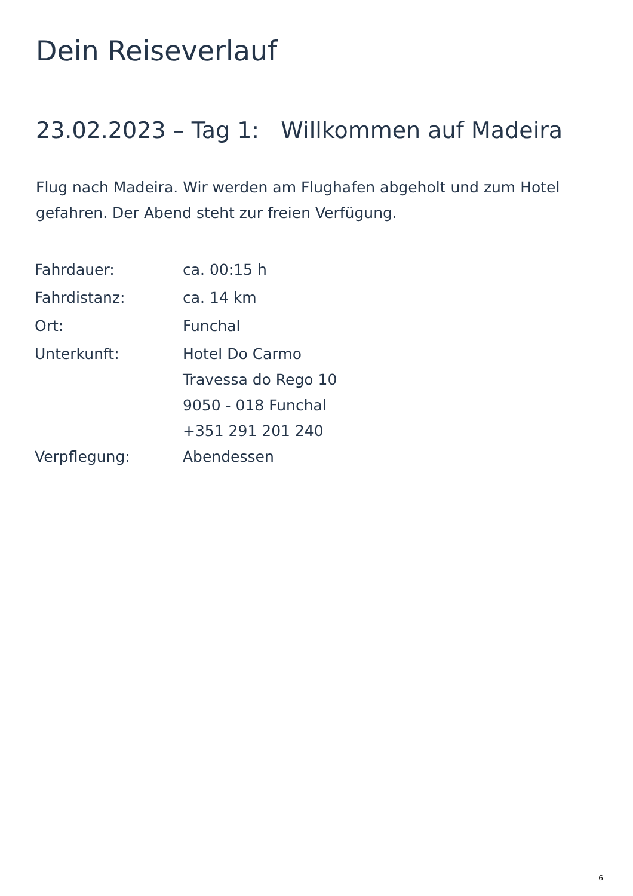Dein Reiseverlauf
23.02.2023 – Tag 1: Willkommen auf Madeira
Flug nach Madeira. Wir werden am Flughafen abgeholt und zum Hotel gefahren. Der Abend steht zur freien Verfügung.
| Fahrdauer: | ca. 00:15 h |
| Fahrdistanz: | ca. 14 km |
| Ort: | Funchal |
| Unterkunft: | Hotel Do Carmo Travessa do Rego 10 9050 - 018 Funchal +351 291 201 240 |
| Verpflegung: | Abendessen |
6